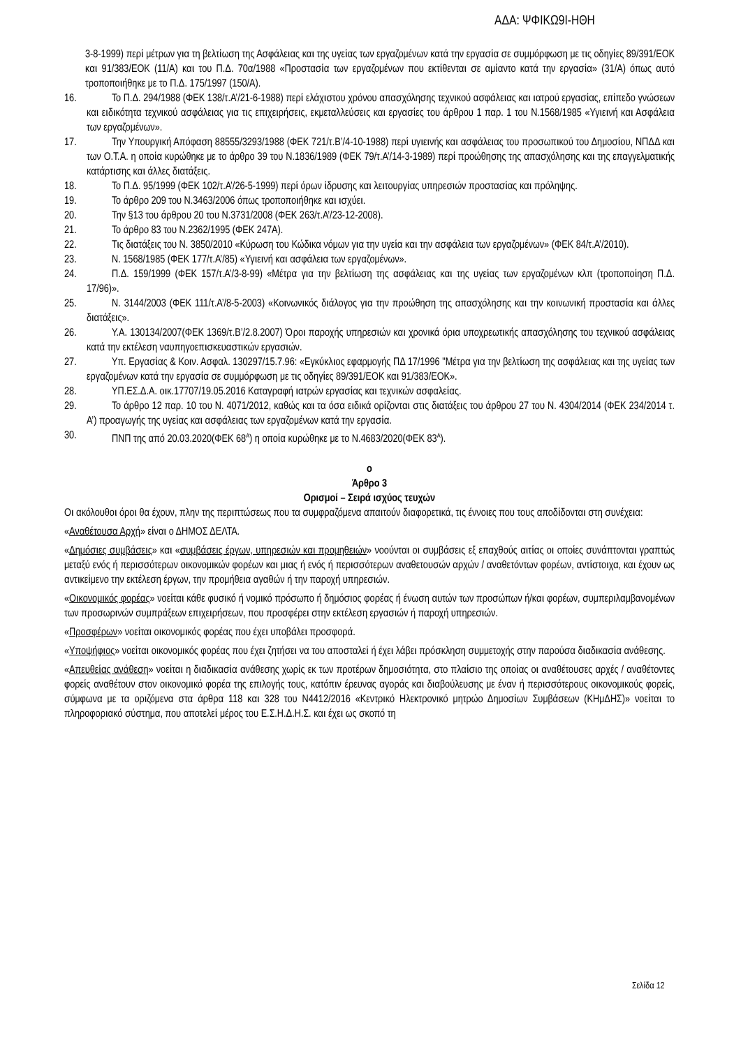ΑΔΑ: ΨΦΙΚΩ9Ι-ΗΘΗ
3-8-1999) περί μέτρων για τη βελτίωση της Ασφάλειας και της υγείας των εργαζομένων κατά την εργασία σε συμμόρφωση με τις οδηγίες 89/391/ΕΟΚ και 91/383/ΕΟΚ (11/Α) και του Π.Δ. 70α/1988 «Προστασία των εργαζομένων που εκτίθενται σε αμίαντο κατά την εργασία» (31/Α) όπως αυτό τροποποιήθηκε με το Π.Δ. 175/1997 (150/Α).
16. Το Π.Δ. 294/1988 (ΦΕΚ 138/τ.Α’/21-6-1988) περί ελάχιστου χρόνου απασχόλησης τεχνικού ασφάλειας και ιατρού εργασίας, επίπεδο γνώσεων και ειδικότητα τεχνικού ασφάλειας για τις επιχειρήσεις, εκμεταλλεύσεις και εργασίες του άρθρου 1 παρ. 1 του Ν.1568/1985 «Υγιεινή και Ασφάλεια των εργαζομένων».
17. Την Υπουργική Απόφαση 88555/3293/1988 (ΦΕΚ 721/τ.Β’/4-10-1988) περί υγιεινής και ασφάλειας του προσωπικού του Δημοσίου, ΝΠΔΔ και των Ο.Τ.Α. η οποία κυρώθηκε με το άρθρο 39 του Ν.1836/1989 (ΦΕΚ 79/τ.Α’/14-3-1989) περί προώθησης της απασχόλησης και της επαγγελματικής κατάρτισης και άλλες διατάξεις.
18. Το Π.Δ. 95/1999 (ΦΕΚ 102/τ.Α’/26-5-1999) περί όρων ίδρυσης και λειτουργίας υπηρεσιών προστασίας και πρόληψης.
19. Το άρθρο 209 του Ν.3463/2006 όπως τροποποιήθηκε και ισχύει.
20. Την §13 του άρθρου 20 του Ν.3731/2008 (ΦΕΚ 263/τ.Α’/23-12-2008).
21. Το άρθρο 83 του Ν.2362/1995 (ΦΕΚ 247Α).
22. Τις διατάξεις του Ν. 3850/2010 «Κύρωση του Κώδικα νόμων για την υγεία και την ασφάλεια των εργαζομένων» (ΦΕΚ 84/τ.Α’/2010).
23. Ν. 1568/1985 (ΦΕΚ 177/τ.Α’/85) «Υγιεινή και ασφάλεια των εργαζομένων».
24. Π.Δ. 159/1999 (ΦΕΚ 157/τ.Α’/3-8-99) «Μέτρα για την βελτίωση της ασφάλειας και της υγείας των εργαζομένων κλπ (τροποποίηση Π.Δ. 17/96)».
25. Ν. 3144/2003 (ΦΕΚ 111/τ.Α’/8-5-2003) «Κοινωνικός διάλογος για την προώθηση της απασχόλησης και την κοινωνική προστασία και άλλες διατάξεις».
26. Υ.Α. 130134/2007(ΦΕΚ 1369/τ.Β’/2.8.2007) Όροι παροχής υπηρεσιών και χρονικά όρια υποχρεωτικής απασχόλησης του τεχνικού ασφάλειας κατά την εκτέλεση ναυπηγοεπισκευαστικών εργασιών.
27. Υπ. Εργασίας & Κοιν. Ασφαλ. 130297/15.7.96: «Εγκύκλιος εφαρμογής ΠΔ 17/1996 "Μέτρα για την βελτίωση της ασφάλειας και της υγείας των εργαζομένων κατά την εργασία σε συμμόρφωση με τις οδηγίες 89/391/ΕΟΚ και 91/383/ΕΟΚ».
28. ΥΠ.ΕΣ.Δ.Α. οικ.17707/19.05.2016 Καταγραφή ιατρών εργασίας και τεχνικών ασφαλείας.
29. Το άρθρο 12 παρ. 10 του Ν. 4071/2012, καθώς και τα όσα ειδικά ορίζονται στις διατάξεις του άρθρου 27 του Ν. 4304/2014 (ΦΕΚ 234/2014 τ. Α’) προαγωγής της υγείας και ασφάλειας των εργαζομένων κατά την εργασία.
30. ΠΝΠ της από 20.03.2020(ΦΕΚ 68<sup>Α</sup>) η οποία κυρώθηκε με το Ν.4683/2020(ΦΕΚ 83<sup>Α</sup>).
ο
Άρθρο 3
Ορισμοί – Σειρά ισχύος τευχών
Οι ακόλουθοι όροι θα έχουν, πλην της περιπτώσεως που τα συμφραζόμενα απαιτούν διαφορετικά, τις έννοιες που τους αποδίδονται στη συνέχεια:
«Αναθέτουσα Αρχή» είναι ο ΔΗΜΟΣ ΔΕΛΤΑ.
«Δημόσιες συμβάσεις» και «συμβάσεις έργων, υπηρεσιών και προμηθειών» νοούνται οι συμβάσεις εξ επαχθούς αιτίας οι οποίες συνάπτονται γραπτώς μεταξύ ενός ή περισσότερων οικονομικών φορέων και μιας ή ενός ή περισσότερων αναθετουσών αρχών / αναθετόντων φορέων, αντίστοιχα, και έχουν ως αντικείμενο την εκτέλεση έργων, την προμήθεια αγαθών ή την παροχή υπηρεσιών.
«Οικονομικός φορέας» νοείται κάθε φυσικό ή νομικό πρόσωπο ή δημόσιος φορέας ή ένωση αυτών των προσώπων ή/και φορέων, συμπεριλαμβανομένων των προσωρινών συμπράξεων επιχειρήσεων, που προσφέρει στην εκτέλεση εργασιών ή παροχή υπηρεσιών.
«Προσφέρων» νοείται οικονομικός φορέας που έχει υποβάλει προσφορά.
«Υποψήφιος» νοείται οικονομικός φορέας που έχει ζητήσει να του αποσταλεί ή έχει λάβει πρόσκληση συμμετοχής στην παρούσα διαδικασία ανάθεσης.
«Απευθείας ανάθεση» νοείται η διαδικασία ανάθεσης χωρίς εκ των προτέρων δημοσιότητα, στο πλαίσιο της οποίας οι αναθέτουσες αρχές / αναθέτοντες φορείς αναθέτουν στον οικονομικό φορέα της επιλογής τους, κατόπιν έρευνας αγοράς και διαβούλευσης με έναν ή περισσότερους οικονομικούς φορείς, σύμφωνα με τα οριζόμενα στα άρθρα 118 και 328 του Ν4412/2016 «Κεντρικό Ηλεκτρονικό μητρώο Δημοσίων Συμβάσεων (ΚΗμΔΗΣ)» νοείται το πληροφοριακό σύστημα, που αποτελεί μέρος του Ε.Σ.Η.Δ.Η.Σ. και έχει ως σκοπό τη
Σελίδα 12